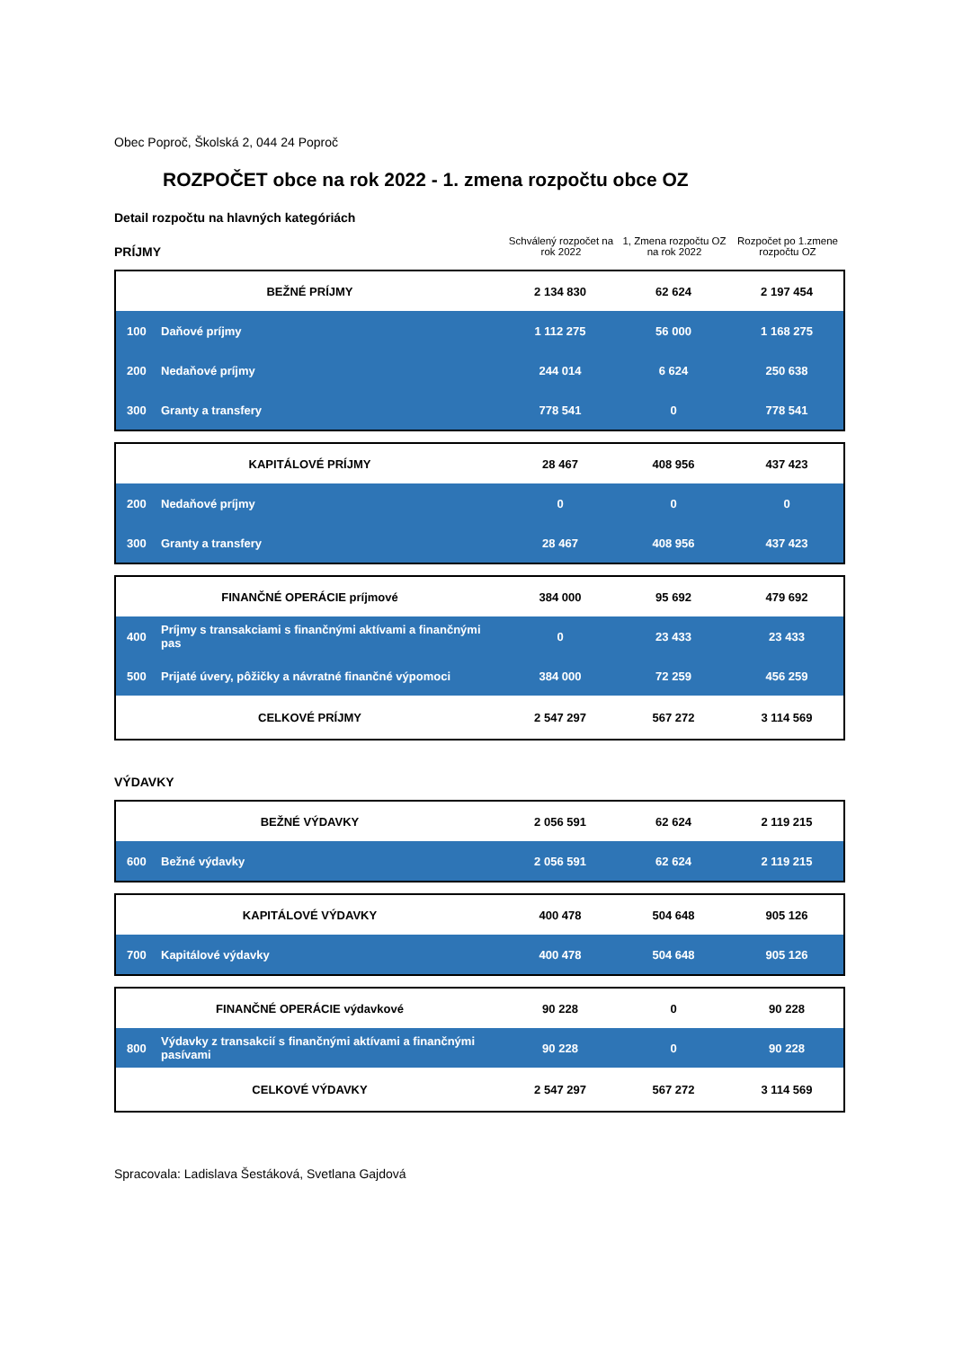Obec Poproč, Školská 2, 044 24 Poproč
ROZPOČET obce na rok 2022 - 1. zmena rozpočtu obce OZ
Detail rozpočtu na hlavných kategóriách
PRÍJMY
Schválený rozpočet na rok 2022
1, Zmena rozpočtu OZ na rok 2022
Rozpočet po 1.zmene rozpočtu OZ
| BEŽNÉ PRÍJMY | | 2 134 830 | 62 624 | 2 197 454 |
| 100 | Daňové príjmy | 1 112 275 | 56 000 | 1 168 275 |
| 200 | Nedaňové príjmy | 244 014 | 6 624 | 250 638 |
| 300 | Granty a transfery | 778 541 | 0 | 778 541 |
| KAPITÁLOVÉ PRÍJMY | | 28 467 | 408 956 | 437 423 |
| 200 | Nedaňové príjmy | 0 | 0 | 0 |
| 300 | Granty a transfery | 28 467 | 408 956 | 437 423 |
| FINANČNÉ OPERÁCIE príjmové | | 384 000 | 95 692 | 479 692 |
| 400 | Príjmy s transakciami s finančnými aktívami a finančnými pas | 0 | 23 433 | 23 433 |
| 500 | Prijaté úvery, pôžičky a návratné finančné výpomoci | 384 000 | 72 259 | 456 259 |
| CELKOVÉ PRÍJMY | | 2 547 297 | 567 272 | 3 114 569 |
VÝDAVKY
| BEŽNÉ VÝDAVKY | | 2 056 591 | 62 624 | 2 119 215 |
| 600 | Bežné výdavky | 2 056 591 | 62 624 | 2 119 215 |
| KAPITÁLOVÉ VÝDAVKY | | 400 478 | 504 648 | 905 126 |
| 700 | Kapitálové výdavky | 400 478 | 504 648 | 905 126 |
| FINANČNÉ OPERÁCIE výdavkové | | 90 228 | 0 | 90 228 |
| 800 | Výdavky z transakcií s finančnými aktívami a finančnými pasívami | 90 228 | 0 | 90 228 |
| CELKOVÉ VÝDAVKY | | 2 547 297 | 567 272 | 3 114 569 |
Spracovala: Ladislava Šestáková, Svetlana Gajdová